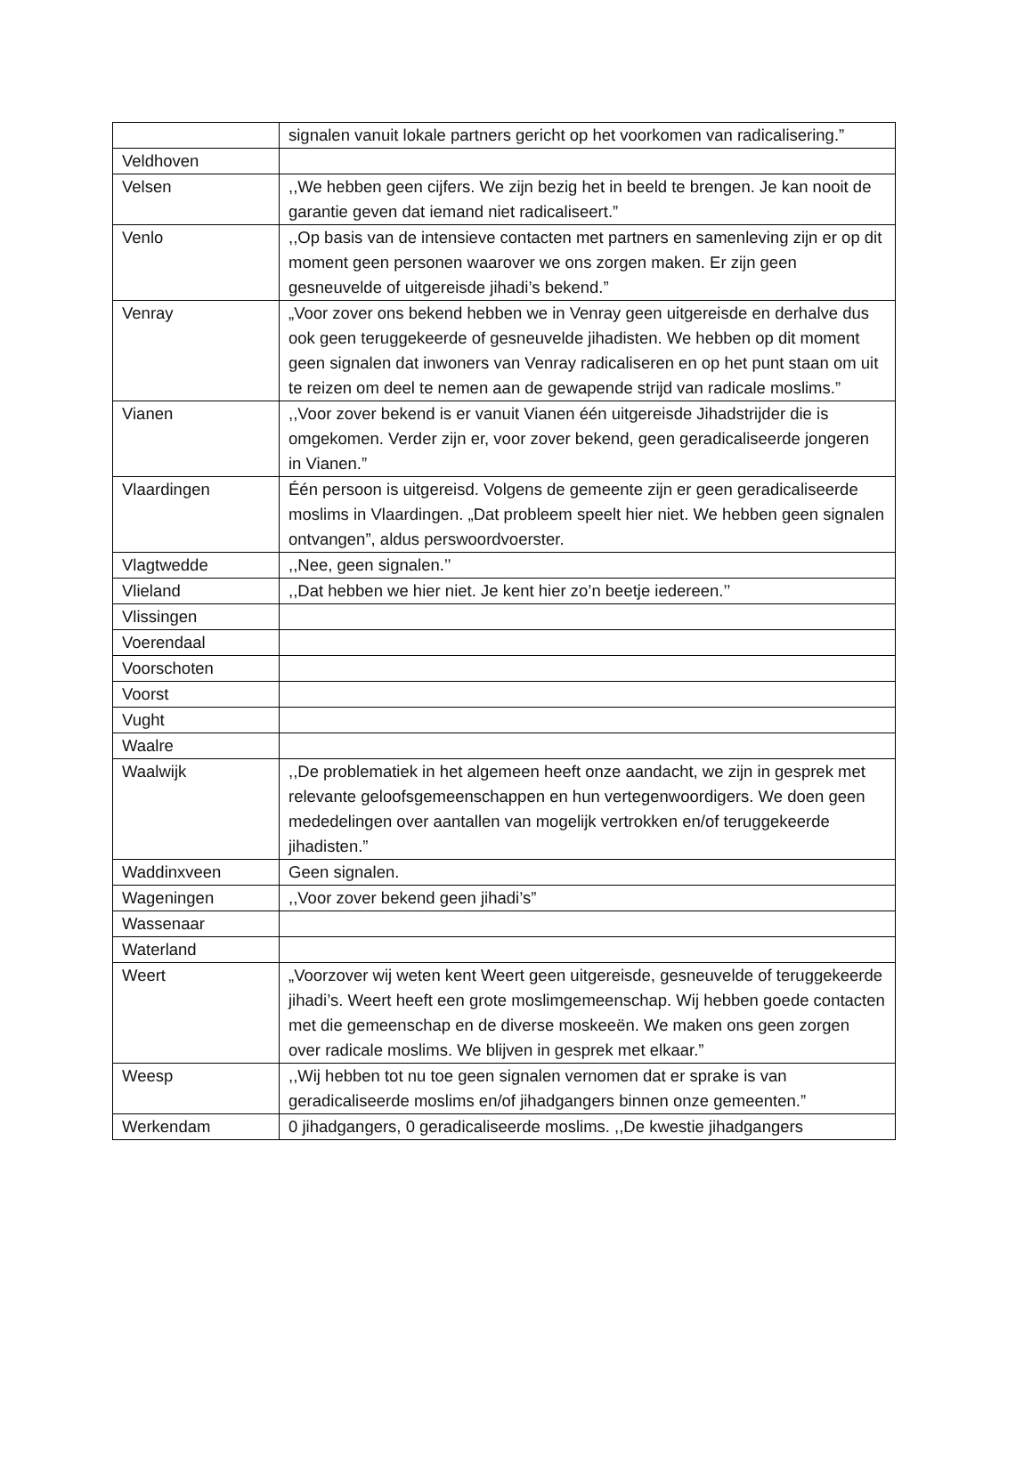| | signalen vanuit lokale partners gericht op het voorkomen van radicalisering.” |
| Veldhoven | |
| Velsen | ,,We hebben geen cijfers. We zijn bezig het in beeld te brengen. Je kan nooit de garantie geven dat iemand niet radicaliseert.” |
| Venlo | ,,Op basis van de intensieve contacten met partners en samenleving zijn er op dit moment geen personen waarover we ons zorgen maken. Er zijn geen gesneuvelde of uitgereisde jihadi’s bekend.” |
| Venray | „Voor zover ons bekend hebben we in Venray geen uitgereisde en derhalve dus ook geen teruggekeerde of gesneuvelde jihadisten. We hebben op dit moment geen signalen dat inwoners van Venray radicaliseren en op het punt staan om uit te reizen om deel te nemen aan de gewapende strijd van radicale moslims.” |
| Vianen | ,,Voor zover bekend is er vanuit Vianen één uitgereisde Jihadstrijder die is omgekomen. Verder zijn er, voor zover bekend, geen geradicaliseerde jongeren in Vianen.” |
| Vlaardingen | Één persoon is uitgereisd. Volgens de gemeente zijn er geen geradicaliseerde moslims in Vlaardingen. „Dat probleem speelt hier niet. We hebben geen signalen ontvangen”, aldus perswoordvoerster. |
| Vlagtwedde | ,,Nee, geen signalen.’’ |
| Vlieland | ,,Dat hebben we hier niet. Je kent hier zo’n beetje iedereen.’’ |
| Vlissingen | |
| Voerendaal | |
| Voorschoten | |
| Voorst | |
| Vught | |
| Waalre | |
| Waalwijk | ,,De problematiek in het algemeen heeft onze aandacht, we zijn in gesprek met relevante geloofsgemeenschappen en hun vertegenwoordigers. We doen geen mededelingen over aantallen van mogelijk vertrokken en/of teruggekeerde jihadisten.” |
| Waddinxveen | Geen signalen. |
| Wageningen | ,,Voor zover bekend geen jihadi’s” |
| Wassenaar | |
| Waterland | |
| Weert | „Voorzover wij weten kent Weert geen uitgereisde, gesneuvelde of teruggekeerde jihadi’s. Weert heeft een grote moslimgemeenschap. Wij hebben goede contacten met die gemeenschap en de diverse moskeeën. We maken ons geen zorgen over radicale moslims. We blijven in gesprek met elkaar.” |
| Weesp | ,,Wij hebben tot nu toe geen signalen vernomen dat er sprake is van geradicaliseerde moslims en/of jihadgangers binnen onze gemeenten.” |
| Werkendam | 0 jihadgangers, 0 geradicaliseerde moslims. ,,De kwestie jihadgangers |